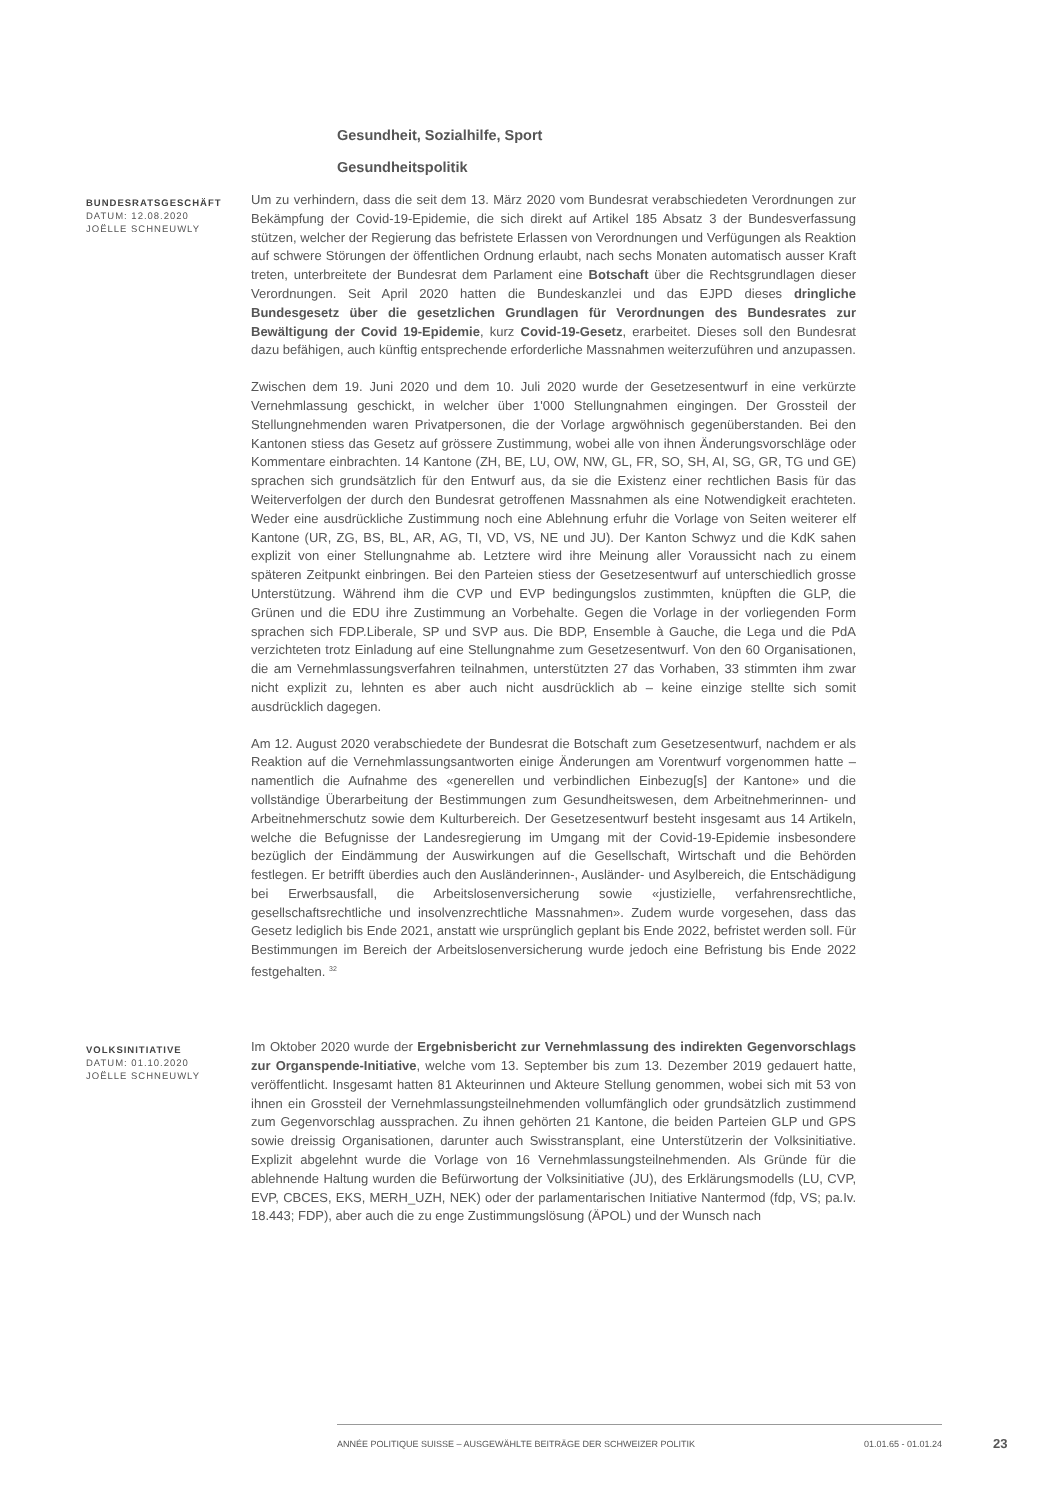Gesundheit, Sozialhilfe, Sport
Gesundheitspolitik
BUNDESRATSGESCHÄFT
DATUM: 12.08.2020
JOËLLE SCHNEUWLY
Um zu verhindern, dass die seit dem 13. März 2020 vom Bundesrat verabschiedeten Verordnungen zur Bekämpfung der Covid-19-Epidemie, die sich direkt auf Artikel 185 Absatz 3 der Bundesverfassung stützen, welcher der Regierung das befristete Erlassen von Verordnungen und Verfügungen als Reaktion auf schwere Störungen der öffentlichen Ordnung erlaubt, nach sechs Monaten automatisch ausser Kraft treten, unterbreitete der Bundesrat dem Parlament eine Botschaft über die Rechtsgrundlagen dieser Verordnungen. Seit April 2020 hatten die Bundeskanzlei und das EJPD dieses dringliche Bundesgesetz über die gesetzlichen Grundlagen für Verordnungen des Bundesrates zur Bewältigung der Covid 19-Epidemie, kurz Covid-19-Gesetz, erarbeitet. Dieses soll den Bundesrat dazu befähigen, auch künftig entsprechende erforderliche Massnahmen weiterzuführen und anzupassen.
Zwischen dem 19. Juni 2020 und dem 10. Juli 2020 wurde der Gesetzesentwurf in eine verkürzte Vernehmlassung geschickt, in welcher über 1'000 Stellungnahmen eingingen. Der Grossteil der Stellungnehmenden waren Privatpersonen, die der Vorlage argwöhnisch gegenüberstanden. Bei den Kantonen stiess das Gesetz auf grössere Zustimmung, wobei alle von ihnen Änderungsvorschläge oder Kommentare einbrachten. 14 Kantone (ZH, BE, LU, OW, NW, GL, FR, SO, SH, AI, SG, GR, TG und GE) sprachen sich grundsätzlich für den Entwurf aus, da sie die Existenz einer rechtlichen Basis für das Weiterverfolgen der durch den Bundesrat getroffenen Massnahmen als eine Notwendigkeit erachteten. Weder eine ausdrückliche Zustimmung noch eine Ablehnung erfuhr die Vorlage von Seiten weiterer elf Kantone (UR, ZG, BS, BL, AR, AG, TI, VD, VS, NE und JU). Der Kanton Schwyz und die KdK sahen explizit von einer Stellungnahme ab. Letztere wird ihre Meinung aller Voraussicht nach zu einem späteren Zeitpunkt einbringen. Bei den Parteien stiess der Gesetzesentwurf auf unterschiedlich grosse Unterstützung. Während ihm die CVP und EVP bedingungslos zustimmten, knüpften die GLP, die Grünen und die EDU ihre Zustimmung an Vorbehalte. Gegen die Vorlage in der vorliegenden Form sprachen sich FDP.Liberale, SP und SVP aus. Die BDP, Ensemble à Gauche, die Lega und die PdA verzichteten trotz Einladung auf eine Stellungnahme zum Gesetzesentwurf. Von den 60 Organisationen, die am Vernehmlassungsverfahren teilnahmen, unterstützten 27 das Vorhaben, 33 stimmten ihm zwar nicht explizit zu, lehnten es aber auch nicht ausdrücklich ab – keine einzige stellte sich somit ausdrücklich dagegen.
Am 12. August 2020 verabschiedete der Bundesrat die Botschaft zum Gesetzesentwurf, nachdem er als Reaktion auf die Vernehmlassungsantworten einige Änderungen am Vorentwurf vorgenommen hatte – namentlich die Aufnahme des «generellen und verbindlichen Einbezug[s] der Kantone» und die vollständige Überarbeitung der Bestimmungen zum Gesundheitswesen, dem Arbeitnehmerinnen- und Arbeitnehmerschutz sowie dem Kulturbereich. Der Gesetzesentwurf besteht insgesamt aus 14 Artikeln, welche die Befugnisse der Landesregierung im Umgang mit der Covid-19-Epidemie insbesondere bezüglich der Eindämmung der Auswirkungen auf die Gesellschaft, Wirtschaft und die Behörden festlegen. Er betrifft überdies auch den Ausländerinnen-, Ausländer- und Asylbereich, die Entschädigung bei Erwerbsausfall, die Arbeitslosenversicherung sowie «justizielle, verfahrensrechtliche, gesellschaftsrechtliche und insolvenzrechtliche Massnahmen». Zudem wurde vorgesehen, dass das Gesetz lediglich bis Ende 2021, anstatt wie ursprünglich geplant bis Ende 2022, befristet werden soll. Für Bestimmungen im Bereich der Arbeitslosenversicherung wurde jedoch eine Befristung bis Ende 2022 festgehalten. <sup>32</sup>
VOLKSINITIATIVE
DATUM: 01.10.2020
JOËLLE SCHNEUWLY
Im Oktober 2020 wurde der Ergebnisbericht zur Vernehmlassung des indirekten Gegenvorschlags zur Organspende-Initiative, welche vom 13. September bis zum 13. Dezember 2019 gedauert hatte, veröffentlicht. Insgesamt hatten 81 Akteurinnen und Akteure Stellung genommen, wobei sich mit 53 von ihnen ein Grossteil der Vernehmlassungsteilnehmenden vollumfänglich oder grundsätzlich zustimmend zum Gegenvorschlag aussprachen. Zu ihnen gehörten 21 Kantone, die beiden Parteien GLP und GPS sowie dreissig Organisationen, darunter auch Swisstransplant, eine Unterstützerin der Volksinitiative. Explizit abgelehnt wurde die Vorlage von 16 Vernehmlassungsteilnehmenden. Als Gründe für die ablehnende Haltung wurden die Befürwortung der Volksinitiative (JU), des Erklärungsmodells (LU, CVP, EVP, CBCES, EKS, MERH_UZH, NEK) oder der parlamentarischen Initiative Nantermod (fdp, VS; pa.Iv. 18.443; FDP), aber auch die zu enge Zustimmungslösung (ÄPOL) und der Wunsch nach
ANNÉE POLITIQUE SUISSE – AUSGEWÄHLTE BEITRÄGE DER SCHWEIZER POLITIK 01.01.65 - 01.01.24
23